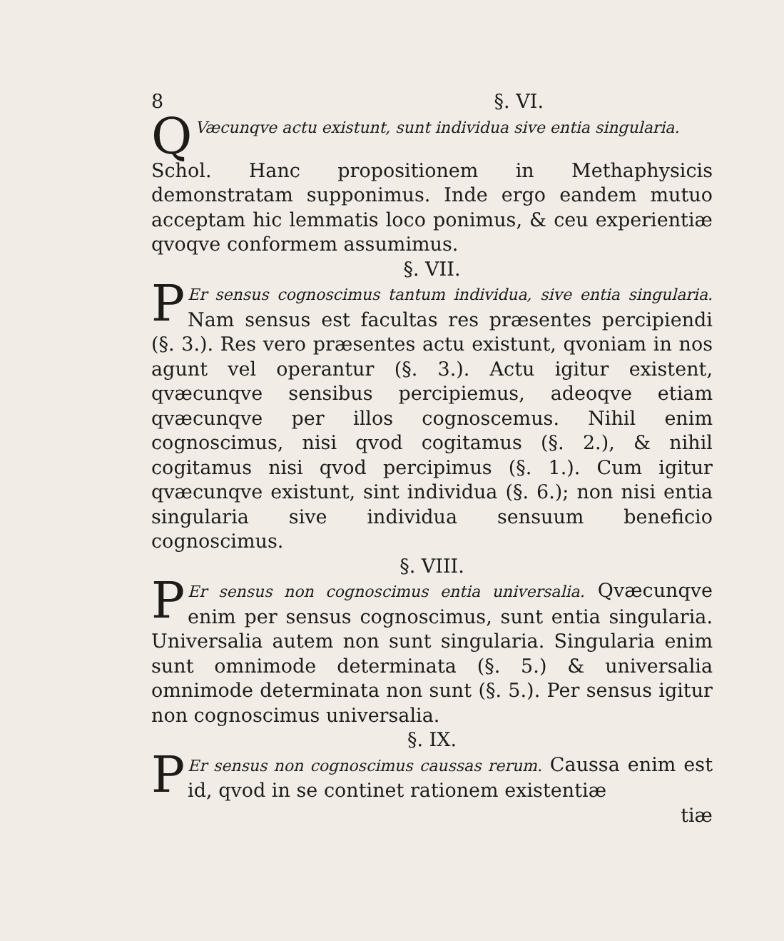8 §. VI.
QVæcunqve actu existunt, sunt individua sive entia singularia.
Schol. Hanc propositionem in Methaphysicis demonstratam supponimus. Inde ergo eandem mutuo acceptam hic lemmatis loco ponimus, & ceu experientiæ qvoqve conformem assumimus.
§. VII.
PEr sensus cognoscimus tantum individua, sive entia singularia. Nam sensus est facultas res præsentes percipiendi (§. 3.). Res vero præsentes actu existunt, qvoniam in nos agunt vel operantur (§. 3.). Actu igitur existent, qvæcunqve sensibus percipiemus, adeoqve etiam qvæcunqve per illos cognoscemus. Nihil enim cognoscimus, nisi qvod cogitamus (§. 2.), & nihil cogitamus nisi qvod percipimus (§. 1.). Cum igitur qvæcunqve existunt, sint individua (§. 6.); non nisi entia singularia sive individua sensuum beneficio cognoscimus.
§. VIII.
PEr sensus non cognoscimus entia universalia. Qvæcunqve enim per sensus cognoscimus, sunt entia singularia. Universalia autem non sunt singularia. Singularia enim sunt omnimode determinata (§. 5.) & universalia omnimode determinata non sunt (§. 5.). Per sensus igitur non cognoscimus universalia.
§. IX.
PEr sensus non cognoscimus caussas rerum. Caussa enim est id, qvod in se continet rationem existentiæ
tiæ